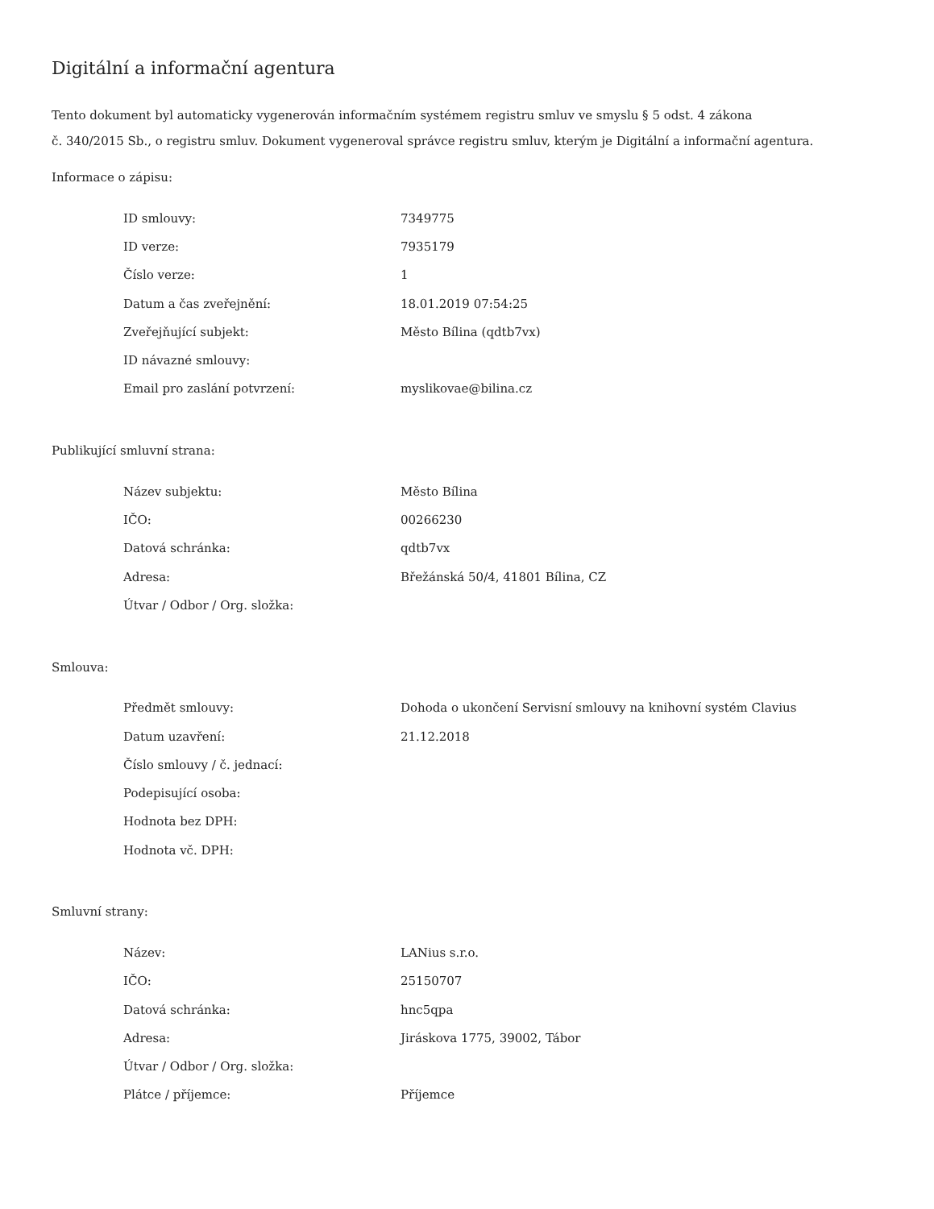Digitální a informační agentura
Tento dokument byl automaticky vygenerován informačním systémem registru smluv ve smyslu § 5 odst. 4 zákona
č. 340/2015 Sb., o registru smluv. Dokument vygeneroval správce registru smluv, kterým je Digitální a informační agentura.
Informace o zápisu:
| ID smlouvy: | 7349775 |
| ID verze: | 7935179 |
| Číslo verze: | 1 |
| Datum a čas zveřejnění: | 18.01.2019 07:54:25 |
| Zveřejňující subjekt: | Město Bílina (qdtb7vx) |
| ID návazné smlouvy: | |
| Email pro zaslání potvrzení: | myslikovae@bilina.cz |
Publikující smluvní strana:
| Název subjektu: | Město Bílina |
| IČO: | 00266230 |
| Datová schránka: | qdtb7vx |
| Adresa: | Břežánská 50/4, 41801 Bílina, CZ |
| Útvar / Odbor / Org. složka: | |
Smlouva:
| Předmět smlouvy: | Dohoda o ukončení Servisní smlouvy na knihovní systém Clavius |
| Datum uzavření: | 21.12.2018 |
| Číslo smlouvy / č. jednací: | |
| Podepisující osoba: | |
| Hodnota bez DPH: | |
| Hodnota vč. DPH: | |
Smluvní strany:
| Název: | LANius s.r.o. |
| IČO: | 25150707 |
| Datová schránka: | hnc5qpa |
| Adresa: | Jiráskova 1775, 39002, Tábor |
| Útvar / Odbor / Org. složka: | |
| Plátce / příjemce: | Příjemce |